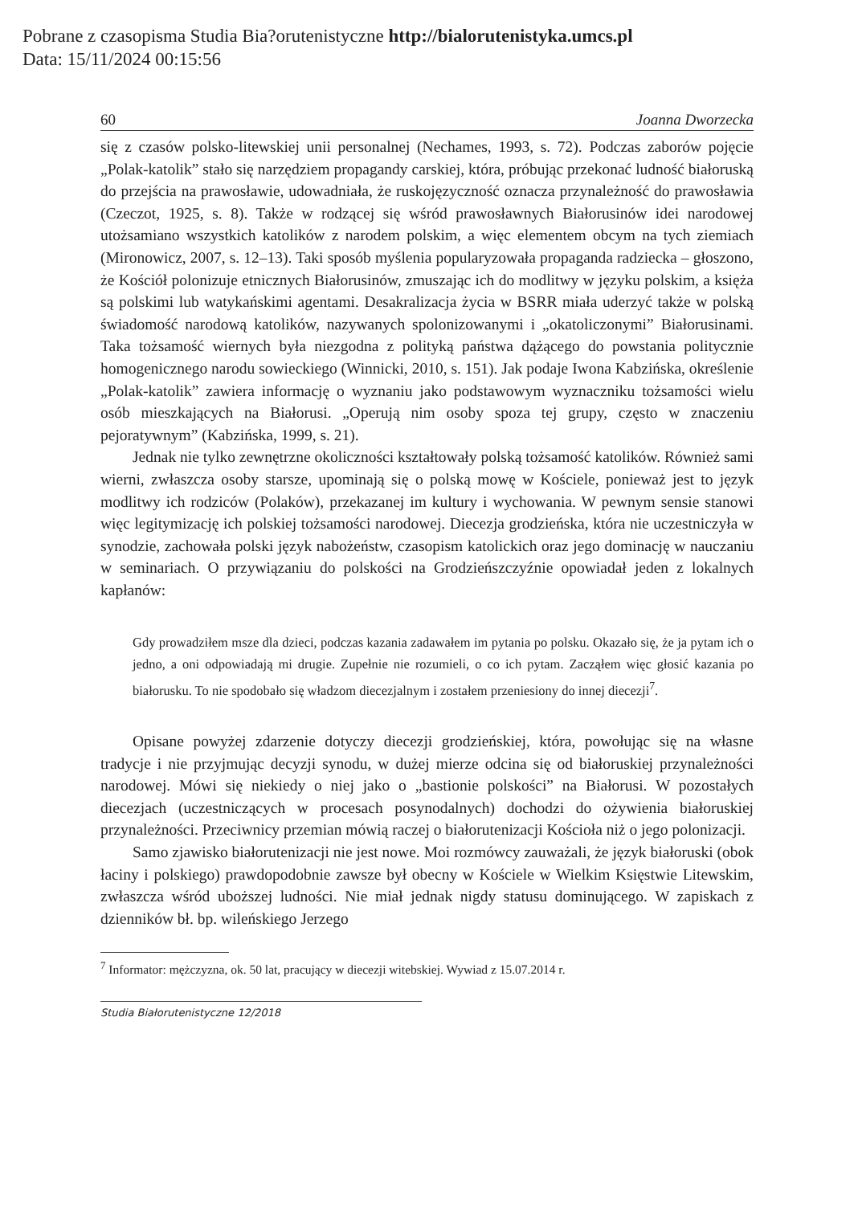Pobrane z czasopisma Studia Bia?orutenistyczne http://bialorutenistyka.umcs.pl
Data: 15/11/2024 00:15:56
60 Joanna Dworzecka
się z czasów polsko-litewskiej unii personalnej (Nechames, 1993, s. 72). Podczas zaborów pojęcie „Polak-katolik” stało się narzędziem propagandy carskiej, która, próbując przekonać ludność białoruską do przejścia na prawosławie, udowadniała, że ruskojęzyczność oznacza przynależność do prawosławia (Czeczot, 1925, s. 8). Także w rodzącej się wśród prawosławnych Białorusinów idei narodowej utożsamiano wszystkich katolików z narodem polskim, a więc elementem obcym na tych ziemiach (Mironowicz, 2007, s. 12–13). Taki sposób myślenia popularyzowała propaganda radziecka – głoszono, że Kościół polonizuje etnicznych Białorusinów, zmuszając ich do modlitwy w języku polskim, a księża są polskimi lub watykańskimi agentami. Desakralizacja życia w BSRR miała uderzyć także w polską świadomość narodową katolików, nazywanych spolonizowanymi i „okatoliczonymi” Białorusinami. Taka tożsamość wiernych była niezgodna z polityką państwa dążącego do powstania politycznie homogenicznego narodu sowieckiego (Winnicki, 2010, s. 151). Jak podaje Iwona Kabzińska, określenie „Polak-katolik” zawiera informację o wyznaniu jako podstawowym wyznaczniku tożsamości wielu osób mieszkających na Białorusi. „Operują nim osoby spoza tej grupy, często w znaczeniu pejoratywnym” (Kabzińska, 1999, s. 21).
Jednak nie tylko zewnętrzne okoliczności kształtowały polską tożsamość katolików. Również sami wierni, zwłaszcza osoby starsze, upominają się o polską mowę w Kościele, ponieważ jest to język modlitwy ich rodziców (Polaków), przekazanej im kultury i wychowania. W pewnym sensie stanowi więc legitymizację ich polskiej tożsamości narodowej. Diecezja grodzieńska, która nie uczestniczyła w synodzie, zachowała polski język nabożeństw, czasopism katolickich oraz jego dominację w nauczaniu w seminariach. O przywiązaniu do polskości na Grodzieńszczyźnie opowiadał jeden z lokalnych kapłanów:
Gdy prowadziłem msze dla dzieci, podczas kazania zadawałem im pytania po polsku. Okazało się, że ja pytam ich o jedno, a oni odpowiadają mi drugie. Zupełnie nie rozumieli, o co ich pytam. Zacząłem więc głosić kazania po białorusku. To nie spodobało się władzom diecezjalnym i zostałem przeniesiony do innej diecezji<sup>7</sup>.
Opisane powyżej zdarzenie dotyczy diecezji grodzieńskiej, która, powołując się na własne tradycje i nie przyjmując decyzji synodu, w dużej mierze odcina się od białoruskiej przynależności narodowej. Mówi się niekiedy o niej jako o „bastionie polskości” na Białorusi. W pozostałych diecezjach (uczestniczących w procesach posynodalnych) dochodzi do ożywienia białoruskiej przynależności. Przeciwnicy przemian mówią raczej o białorutenizacji Kościoła niż o jego polonizacji.
Samo zjawisko białorutenizacji nie jest nowe. Moi rozmówcy zauważali, że język białoruski (obok łaciny i polskiego) prawdopodobnie zawsze był obecny w Kościele w Wielkim Księstwie Litewskim, zwłaszcza wśród uboższej ludności. Nie miał jednak nigdy statusu dominującego. W zapiskach z dzienników bł. bp. wileńskiego Jerzego
<sup>7</sup> Informator: mężczyzna, ok. 50 lat, pracujący w diecezji witebskiej. Wywiad z 15.07.2014 r.
Studia Białorutenistyczne 12/2018